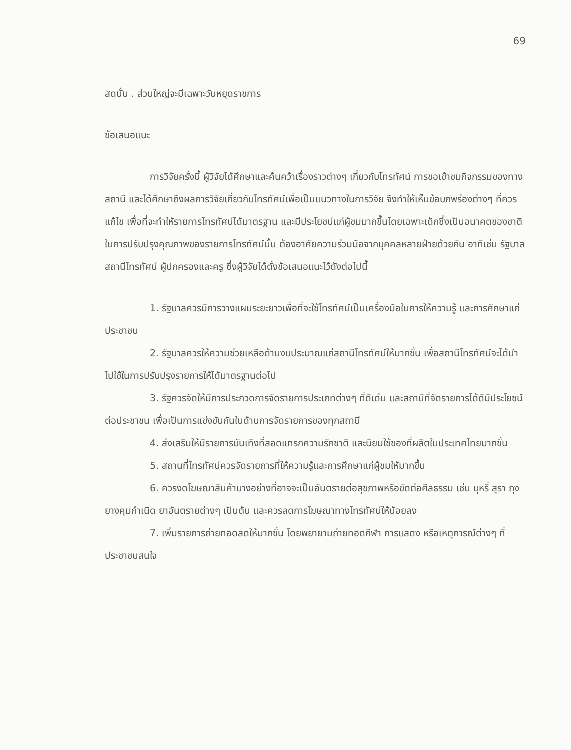69
สดนั้น . ส่วนใหญ่จะมีเฉพาะวันหยุดราชการ
ข้อเสนอแนะ
การวิจัยครั้งนี้ ผู้วิจัยได้ศึกษาและค้นคว้าเรื่องราวต่างๆ เกี่ยวกับโทรทัศน์ การขอเข้าชมกิจกรรมของทางสถานี และได้ศึกษาถึงผลการวิจัยเกี่ยวกับโทรทัศน์เพื่อเป็นแนวทางในการวิจัย จึงทำให้เห็นข้อบกพร่องต่างๆ ที่ควรแก้ไข เพื่อที่จะทำให้รายการโทรทัศน์ได้มาตรฐาน และมีประโยชน์แก่ผู้ชมมากขึ้นโดยเฉพาะเด็กซึ่งเป็นอนาคตของชาติ ในการปรับปรุงคุณภาพของรายการโทรทัศน์นั้น ต้องอาศัยความร่วมมือจากบุคคลหลายฝ่ายด้วยกัน อาทิเช่น รัฐบาล สถานีโทรทัศน์ ผู้ปกครองและครู ซึ่งผู้วิจัยได้ตั้งข้อเสนอแนะไว้ดังต่อไปนี้
1. รัฐบาลควรมีการวางแผนระยะยาวเพื่อที่จะใช้โทรทัศน์เป็นเครื่องมือในการให้ความรู้ และการศึกษาแก่ประชาชน
2. รัฐบาลควรให้ความช่วยเหลือด้านงบประมาณแก่สถานีโทรทัศน์ให้มากขึ้น เพื่อสถานีโทรทัศน์จะได้นำไปใช้ในการปรับปรุงรายการให้ได้มาตรฐานต่อไป
3. รัฐควรจัดให้มีการประกวดการจัดรายการประเภทต่างๆ ที่ดีเด่น และสถานีที่จัดรายการได้ดีมีประโยชน์ต่อประชาชน เพื่อเป็นการแข่งขันกันในด้านการจัดรายการของทุกสถานี
4. ส่งเสริมให้มีรายการบันเทิงที่สอดแทรกความรักชาติ และนิยมใช้ของที่ผลิตในประเทศไทยมากขึ้น
5. สถานที่โทรทัศน์ควรจัดรายการที่ให้ความรู้และการศึกษาแก่ผู้ชมให้มากขึ้น
6. ควรงดโฆษณาสินค้าบางอย่างที่อาจจะเป็นอันตรายต่อสุขภาพหรือขัดต่อศีลธรรม เช่น บุหรี่ สุรา ถุงยางคุมกำเนิด ยาอันตรายต่างๆ เป็นต้น และควรลดการโฆษณาทางโทรทัศน์ให้น้อยลง
7. เพิ่มรายการถ่ายทอดสดให้มากขึ้น โดยพยายามถ่ายทอดกีฬา การแสดง หรือเหตุการณ์ต่างๆ ที่ประชาชนสนใจ